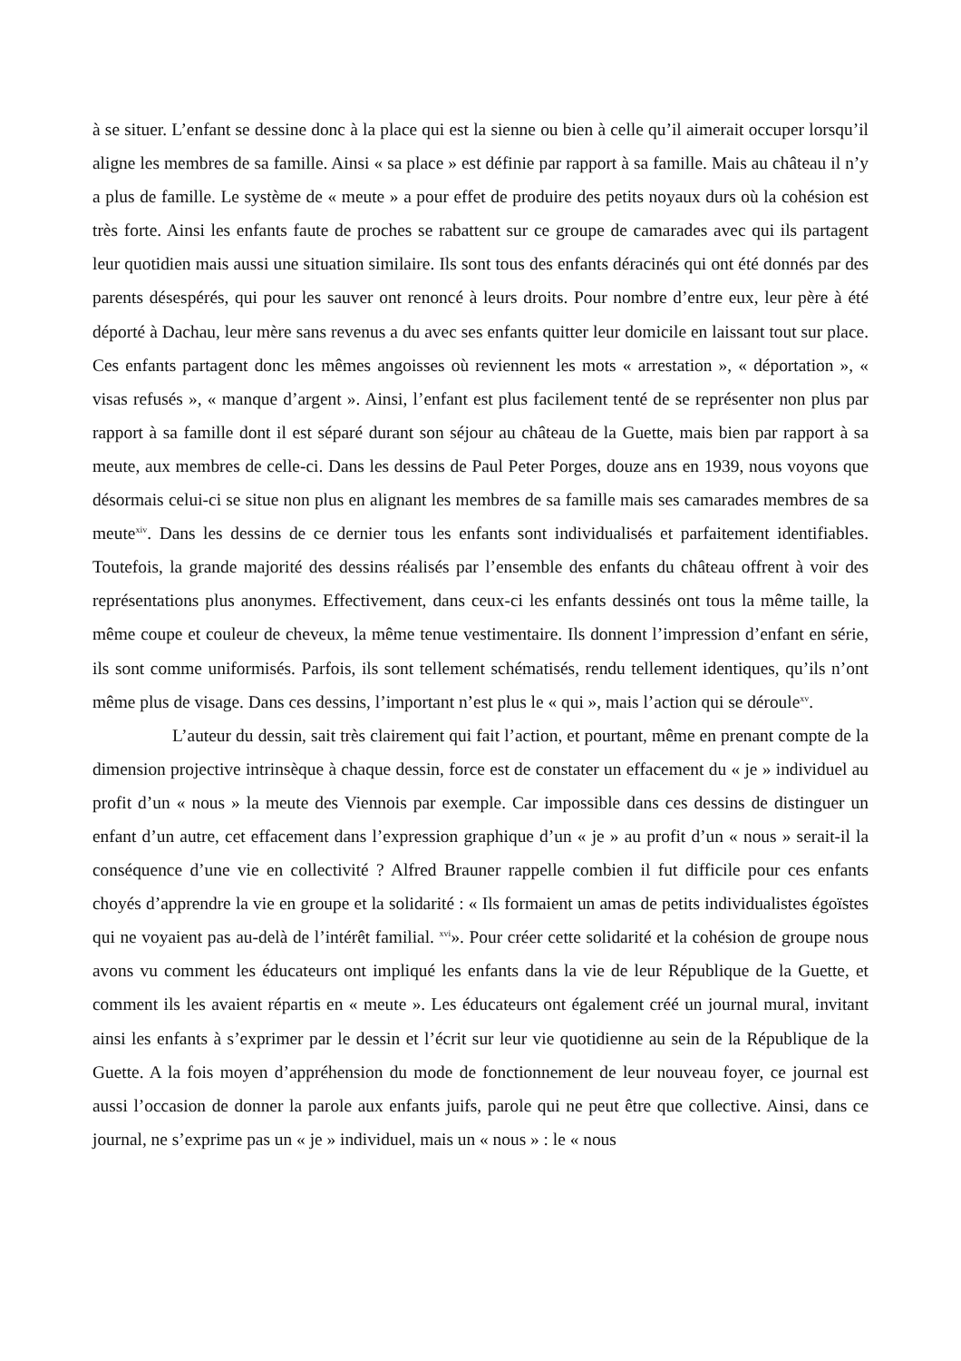à se situer. L’enfant se dessine donc à la place qui est la sienne ou bien à celle qu’il aimerait occuper lorsqu’il aligne les membres de sa famille. Ainsi « sa place » est définie par rapport à sa famille. Mais au château il n’y a plus de famille. Le système de « meute » a pour effet de produire des petits noyaux durs où la cohésion est très forte. Ainsi les enfants faute de proches se rabattent sur ce groupe de camarades avec qui ils partagent leur quotidien mais aussi une situation similaire. Ils sont tous des enfants déracinés qui ont été donnés par des parents désespérés, qui pour les sauver ont renoncé à leurs droits. Pour nombre d’entre eux, leur père à été déporté à Dachau, leur mère sans revenus a du avec ses enfants quitter leur domicile en laissant tout sur place. Ces enfants partagent donc les mêmes angoisses où reviennent les mots « arrestation », « déportation », « visas refusés », « manque d’argent ». Ainsi, l’enfant est plus facilement tenté de se représenter non plus par rapport à sa famille dont il est séparé durant son séjour au château de la Guette, mais bien par rapport à sa meute, aux membres de celle-ci. Dans les dessins de Paul Peter Porges, douze ans en 1939, nous voyons que désormais celui-ci se situe non plus en alignant les membres de sa famille mais ses camarades membres de sa meute<sup>xiv</sup>. Dans les dessins de ce dernier tous les enfants sont individualisés et parfaitement identifiables. Toutefois, la grande majorité des dessins réalisés par l’ensemble des enfants du château offrent à voir des représentations plus anonymes. Effectivement, dans ceux-ci les enfants dessinés ont tous la même taille, la même coupe et couleur de cheveux, la même tenue vestimentaire. Ils donnent l’impression d’enfant en série, ils sont comme uniformisés. Parfois, ils sont tellement schématisés, rendu tellement identiques, qu’ils n’ont même plus de visage. Dans ces dessins, l’important n’est plus le « qui », mais l’action qui se déroule<sup>xv</sup>.
L’auteur du dessin, sait très clairement qui fait l’action, et pourtant, même en prenant compte de la dimension projective intrinsèque à chaque dessin, force est de constater un effacement du « je » individuel au profit d’un « nous » la meute des Viennois par exemple. Car impossible dans ces dessins de distinguer un enfant d’un autre, cet effacement dans l’expression graphique d’un « je » au profit d’un « nous » serait-il la conséquence d’une vie en collectivité ? Alfred Brauner rappelle combien il fut difficile pour ces enfants choyés d’apprendre la vie en groupe et la solidarité : « Ils formaient un amas de petits individualistes égoïstes qui ne voyaient pas au-delà de l’intérêt familial. <sup>xvi</sup>». Pour créer cette solidarité et la cohésion de groupe nous avons vu comment les éducateurs ont impliqué les enfants dans la vie de leur République de la Guette, et comment ils les avaient répartis en « meute ». Les éducateurs ont également créé un journal mural, invitant ainsi les enfants à s’exprimer par le dessin et l’écrit sur leur vie quotidienne au sein de la République de la Guette. A la fois moyen d’appréhension du mode de fonctionnement de leur nouveau foyer, ce journal est aussi l’occasion de donner la parole aux enfants juifs, parole qui ne peut être que collective. Ainsi, dans ce journal, ne s’exprime pas un « je » individuel, mais un « nous » : le « nous